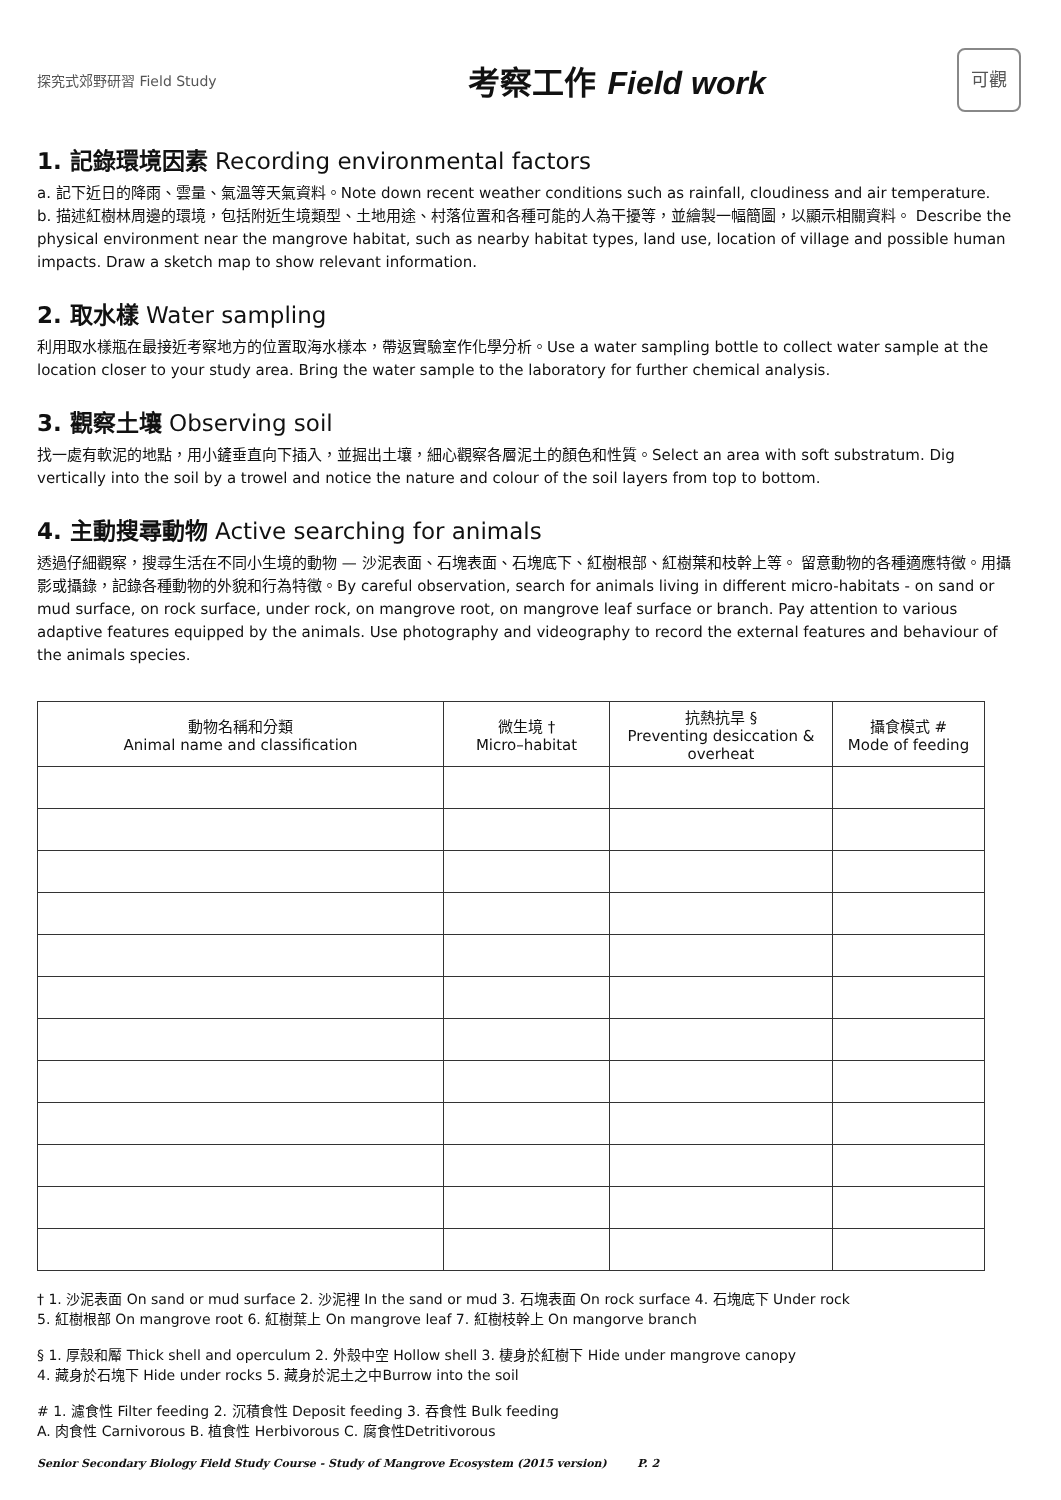探究式郊野研習 Field Study
考察工作 Field work
可觀
1. 記錄環境因素 Recording environmental factors
a. 記下近日的降雨、雲量、氣溫等天氣資料。Note down recent weather conditions such as rainfall, cloudiness and air temperature.
b. 描述紅樹林周邊的環境，包括附近生境類型、土地用途、村落位置和各種可能的人為干擾等，並繪製一幅簡圖，以顯示相關資料。 Describe the physical environment near the mangrove habitat, such as nearby habitat types, land use, location of village and possible human impacts. Draw a sketch map to show relevant information.
2. 取水樣 Water sampling
利用取水樣瓶在最接近考察地方的位置取海水樣本，帶返實驗室作化學分析。Use a water sampling bottle to collect water sample at the location closer to your study area. Bring the water sample to the laboratory for further chemical analysis.
3. 觀察土壤 Observing soil
找一處有軟泥的地點，用小鏟垂直向下插入，並掘出土壤，細心觀察各層泥土的顏色和性質。Select an area with soft substratum. Dig vertically into the soil by a trowel and notice the nature and colour of the soil layers from top to bottom.
4. 主動搜尋動物 Active searching for animals
透過仔細觀察，搜尋生活在不同小生境的動物 — 沙泥表面、石塊表面、石塊底下、紅樹根部、紅樹葉和枝幹上等。 留意動物的各種適應特徵。用攝影或攝錄，記錄各種動物的外貌和行為特徵。By careful observation, search for animals living in different micro-habitats - on sand or mud surface, on rock surface, under rock, on mangrove root, on mangrove leaf surface or branch. Pay attention to various adaptive features equipped by the animals. Use photography and videography to record the external features and behaviour of the animals species.
| 動物名稱和分類 Animal name and classification | 微生境 † Micro–habitat | 抗熱抗旱 § Preventing desiccation & overheat | 攝食模式 # Mode of feeding |
| --- | --- | --- | --- |
† 1. 沙泥表面 On sand or mud surface 2. 沙泥裡 In the sand or mud 3. 石塊表面 On rock surface 4. 石塊底下 Under rock
5. 紅樹根部 On mangrove root 6. 紅樹葉上 On mangrove leaf 7. 紅樹枝幹上 On mangorve branch
§ 1. 厚殼和厴 Thick shell and operculum 2. 外殼中空 Hollow shell 3. 棲身於紅樹下 Hide under mangrove canopy
4. 藏身於石塊下 Hide under rocks 5. 藏身於泥土之中Burrow into the soil
# 1. 濾食性 Filter feeding 2. 沉積食性 Deposit feeding 3. 吞食性 Bulk feeding
A. 肉食性 Carnivorous B. 植食性 Herbivorous C. 腐食性Detritivorous
Senior Secondary Biology Field Study Course - Study of Mangrove Ecosystem (2015 version) P. 2